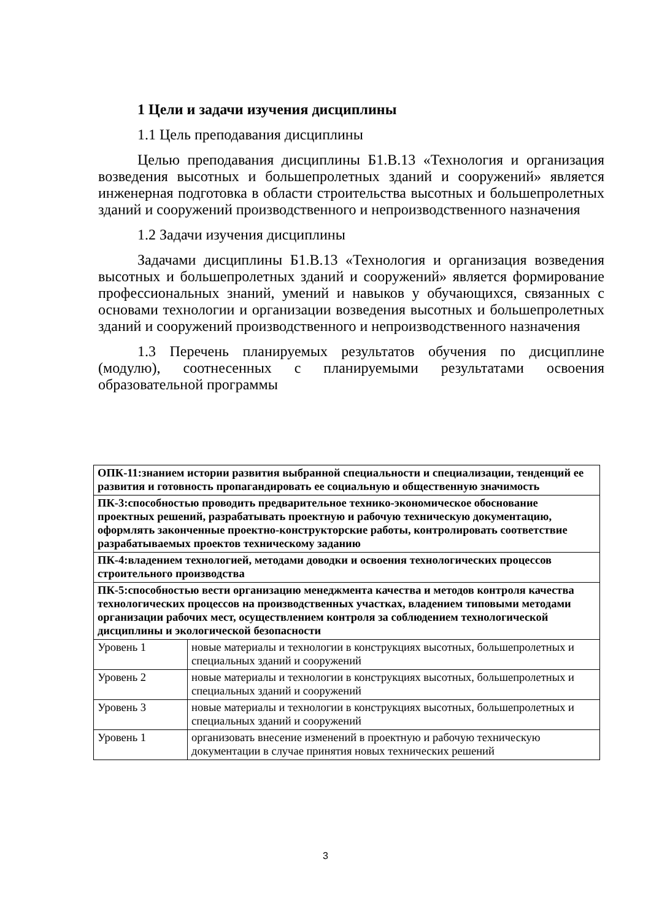1 Цели и задачи изучения дисциплины
1.1 Цель преподавания дисциплины
Целью преподавания дисциплины Б1.В.13 «Технология и организация возведения высотных и большепролетных зданий и сооружений» является инженерная подготовка в области строительства высотных и большепролетных зданий и сооружений производственного и непроизводственного назначения
1.2 Задачи изучения дисциплины
Задачами дисциплины Б1.В.13 «Технология и организация возведения высотных и большепролетных зданий и сооружений» является формирование профессиональных знаний, умений и навыков у обучающихся, связанных с основами технологии и организации возведения высотных и большепролетных зданий и сооружений производственного и непроизводственного назначения
1.3 Перечень планируемых результатов обучения по дисциплине (модулю), соотнесенных с планируемыми результатами освоения образовательной программы
| ОПК-11:знанием истории развития выбранной специальности и специализации, тенденций ее развития и готовность пропагандировать ее социальную и общественную значимость | |
| ПК-3:способностью проводить предварительное технико-экономическое обоснование проектных решений, разрабатывать проектную и рабочую техническую документацию, оформлять законченные проектно-конструкторские работы, контролировать соответствие разрабатываемых проектов техническому заданию | |
| ПК-4:владением технологией, методами доводки и освоения технологических процессов строительного производства | |
| ПК-5:способностью вести организацию менеджмента качества и методов контроля качества технологических процессов на производственных участках, владением типовыми методами организации рабочих мест, осуществлением контроля за соблюдением технологической дисциплины и экологической безопасности | |
| Уровень 1 | новые материалы и технологии в конструкциях высотных, большепролетных и специальных зданий и сооружений |
| Уровень 2 | новые материалы и технологии в конструкциях высотных, большепролетных и специальных зданий и сооружений |
| Уровень 3 | новые материалы и технологии в конструкциях высотных, большепролетных и специальных зданий и сооружений |
| Уровень 1 | организовать внесение изменений в проектную и рабочую техническую документации в случае принятия новых технических решений |
3